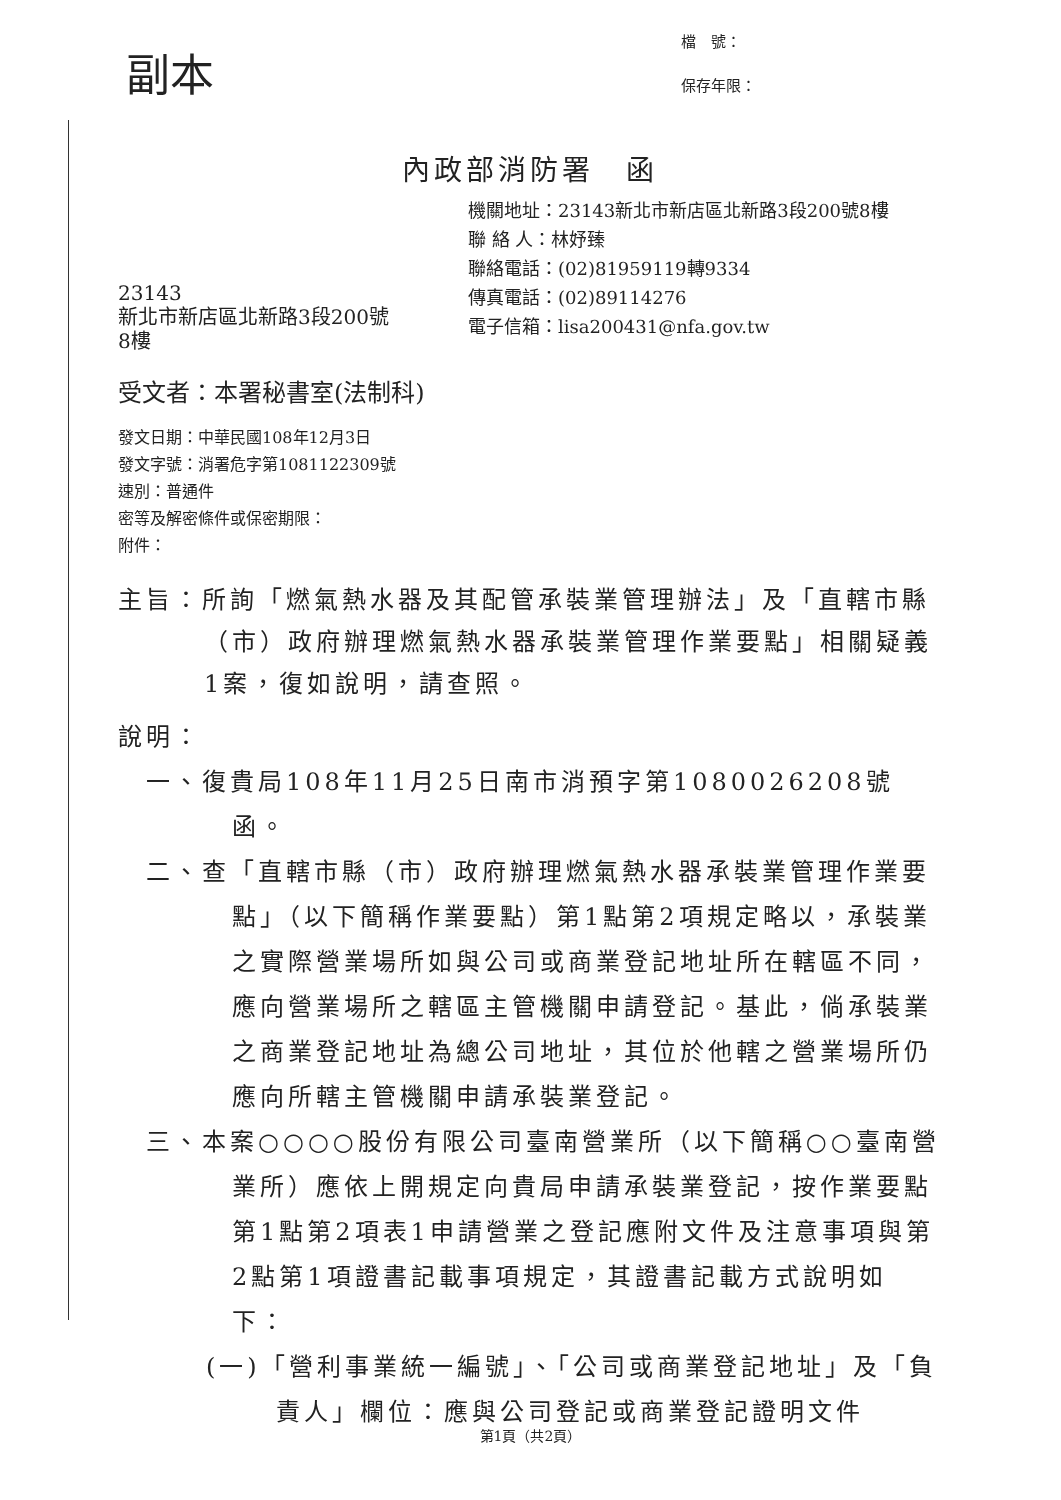副本
檔　號：
保存年限：
內政部消防署　函
機關地址：23143新北市新店區北新路3段200號8樓
聯 絡 人：林妤臻
聯絡電話：(02)81959119轉9334
傳真電話：(02)89114276
電子信箱：lisa200431@nfa.gov.tw
23143
新北市新店區北新路3段200號
8樓
受文者：本署秘書室(法制科)
發文日期：中華民國108年12月3日
發文字號：消署危字第1081122309號
速別：普通件
密等及解密條件或保密期限：
附件：
主旨：所詢「燃氣熱水器及其配管承裝業管理辦法」及「直轄市縣（市）政府辦理燃氣熱水器承裝業管理作業要點」相關疑義1案，復如說明，請查照。
說明：
一、復貴局108年11月25日南市消預字第1080026208號函。
二、查「直轄市縣（市）政府辦理燃氣熱水器承裝業管理作業要點」（以下簡稱作業要點）第1點第2項規定略以，承裝業之實際營業場所如與公司或商業登記地址所在轄區不同，應向營業場所之轄區主管機關申請登記。基此，倘承裝業之商業登記地址為總公司地址，其位於他轄之營業場所仍應向所轄主管機關申請承裝業登記。
三、本案○○○○股份有限公司臺南營業所（以下簡稱○○臺南營業所）應依上開規定向貴局申請承裝業登記，按作業要點第1點第2項表1申請營業之登記應附文件及注意事項與第2點第1項證書記載事項規定，其證書記載方式說明如下：
(一)「營利事業統一編號」、「公司或商業登記地址」及「負責人」欄位：應與公司登記或商業登記證明文件
第1頁（共2頁）